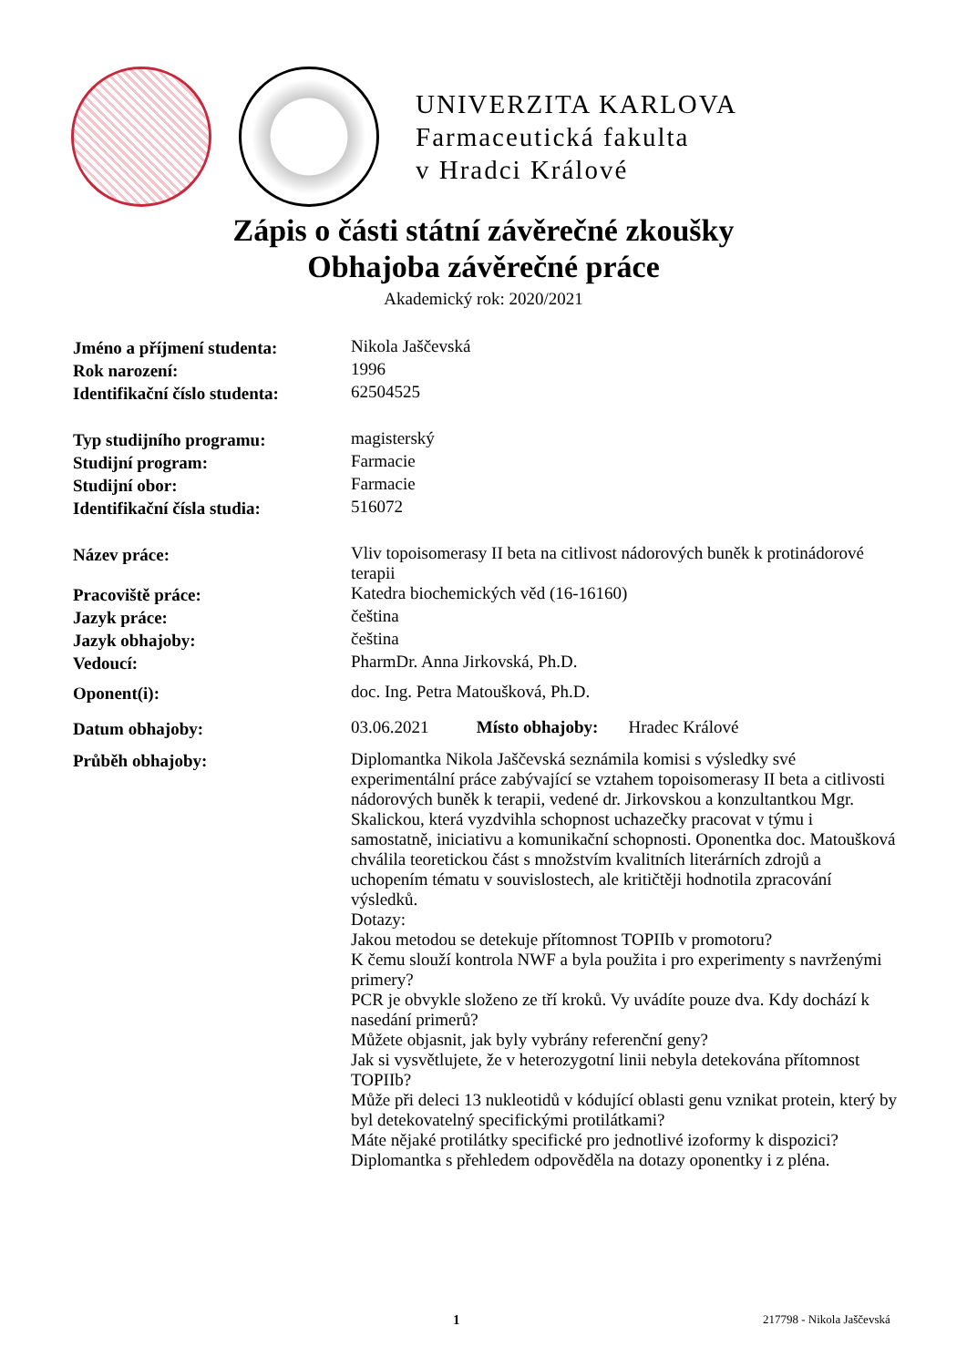UNIVERZITA KARLOVA
Farmaceutická fakulta
v Hradci Králové
Zápis o části státní závěrečné zkoušky
Obhajoba závěrečné práce
Akademický rok: 2020/2021
| Jméno a příjmení studenta: | Nikola Jaščevská |
| Rok narození: | 1996 |
| Identifikační číslo studenta: | 62504525 |
| Typ studijního programu: | magisterský |
| Studijní program: | Farmacie |
| Studijní obor: | Farmacie |
| Identifikační čísla studia: | 516072 |
| Název práce: | Vliv topoisomerasy II beta na citlivost nádorových buněk k protinádorové terapii |
| Pracoviště práce: | Katedra biochemických věd (16-16160) |
| Jazyk práce: | čeština |
| Jazyk obhajoby: | čeština |
| Vedoucí: | PharmDr. Anna Jirkovská, Ph.D. |
| Oponent(i): | doc. Ing. Petra Matoušková, Ph.D. |
| Datum obhajoby: | 03.06.2021 Místo obhajoby: Hradec Králové |
| Průběh obhajoby: | Diplomantka Nikola Jaščevská seznámila komisi s výsledky své experimentální práce zabývající se vztahem topoisomerasy II beta a citlivosti nádorových buněk k terapii, vedené dr. Jirkovskou a konzultantkou Mgr. Skalickou, která vyzdvihla schopnost uchazečky pracovat v týmu i samostatně, iniciativu a komunikační schopnosti. Oponentka doc. Matoušková chválila teoretickou část s množstvím kvalitních literárních zdrojů a uchopením tématu v souvislostech, ale kritičtěji hodnotila zpracování výsledků. Dotazy: Jakou metodou se detekuje přítomnost TOPIIb v promotoru? K čemu slouží kontrola NWF a byla použita i pro experimenty s navrženými primery? PCR je obvykle složeno ze tří kroků. Vy uvádíte pouze dva. Kdy dochází k nasedání primerů? Můžete objasnit, jak byly vybrány referenční geny? Jak si vysvětlujete, že v heterozygotní linii nebyla detekována přítomnost TOPIIb? Může při deleci 13 nukleotidů v kódující oblasti genu vznikat protein, který by byl detekovatelný specifickými protilátkami? Máte nějaké protilátky specifické pro jednotlivé izoformy k dispozici? Diplomantka s přehledem odpověděla na dotazy oponentky i z pléna. |
1 217798 - Nikola Jaščevská